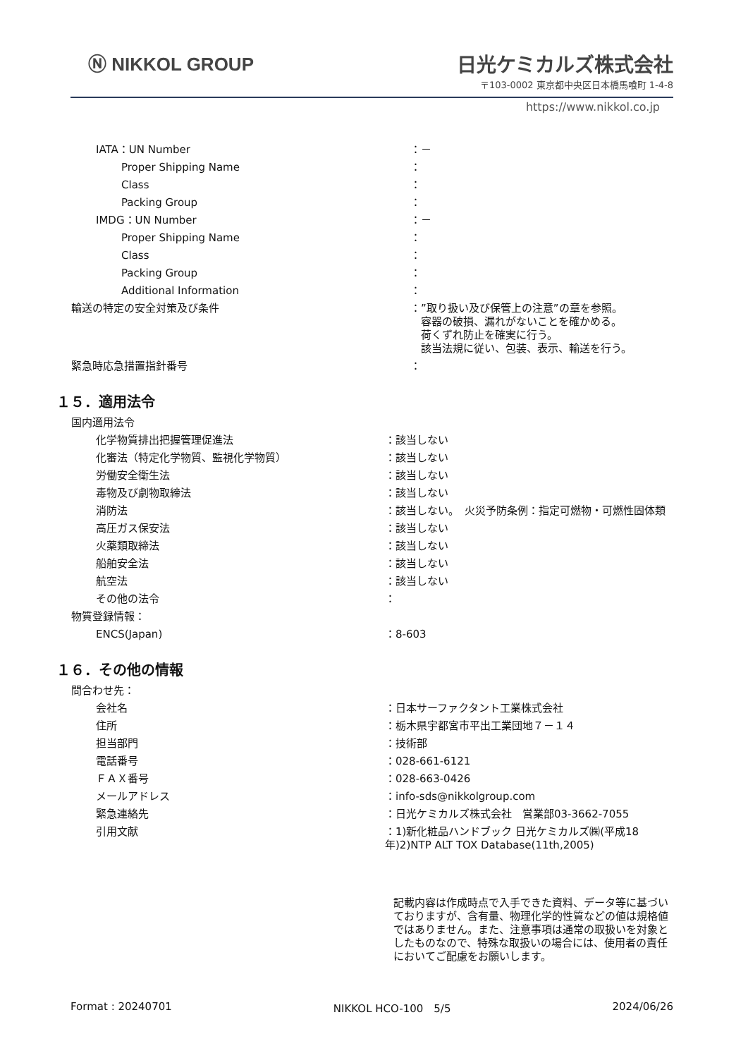Ⓝ NIKKOL GROUP 日光ケミカルズ株式会社
〒103-0002 東京都中央区日本橋馬喰町 1-4-8
https://www.nikkol.co.jp
| IATA：UN Number | ：－ |
| Proper Shipping Name | ： |
| Class | ： |
| Packing Group | ： |
| IMDG：UN Number | ：－ |
| Proper Shipping Name | ： |
| Class | ： |
| Packing Group | ： |
| Additional Information | ： |
| 輸送の特定の安全対策及び条件 | ：”取り扱い及び保管上の注意”の章を参照。 容器の破損、漏れがないことを確かめる。 荷くずれ防止を確実に行う。 該当法規に従い、包装、表示、輸送を行う。 |
| 緊急時応急措置指針番号 | ： |
１５．適用法令
| 国内適用法令 | |
| 化学物質排出把握管理促進法 | ：該当しない |
| 化審法（特定化学物質、監視化学物質） | ：該当しない |
| 労働安全衛生法 | ：該当しない |
| 毒物及び劇物取締法 | ：該当しない |
| 消防法 | ：該当しない。 火災予防条例：指定可燃物・可燃性固体類 |
| 高圧ガス保安法 | ：該当しない |
| 火薬類取締法 | ：該当しない |
| 船舶安全法 | ：該当しない |
| 航空法 | ：該当しない |
| その他の法令 | ： |
| 物質登録情報： | |
| ENCS(Japan) | ：8-603 |
１６．その他の情報
| 問合わせ先： | |
| 会社名 | ：日本サーファクタント工業株式会社 |
| 住所 | ：栃木県宇都宮市平出工業団地７－１４ |
| 担当部門 | ：技術部 |
| 電話番号 | ：028-661-6121 |
| ＦＡＸ番号 | ：028-663-0426 |
| メールアドレス | ：info-sds@nikkolgroup.com |
| 緊急連絡先 | ：日光ケミカルズ株式会社 営業部03-3662-7055 |
| 引用文献 | ：1)新化粧品ハンドブック 日光ケミカルズ㈱(平成18年)2)NTP ALT TOX Database(11th,2005) |
| | 記載内容は作成時点で入手できた資料、データ等に基づいておりますが、含有量、物理化学的性質などの値は規格値ではありません。また、注意事項は通常の取扱いを対象としたものなので、特殊な取扱いの場合には、使用者の責任においてご配慮をお願いします。 |
Format : 20240701 NIKKOL HCO-100　5/5 2024/06/26